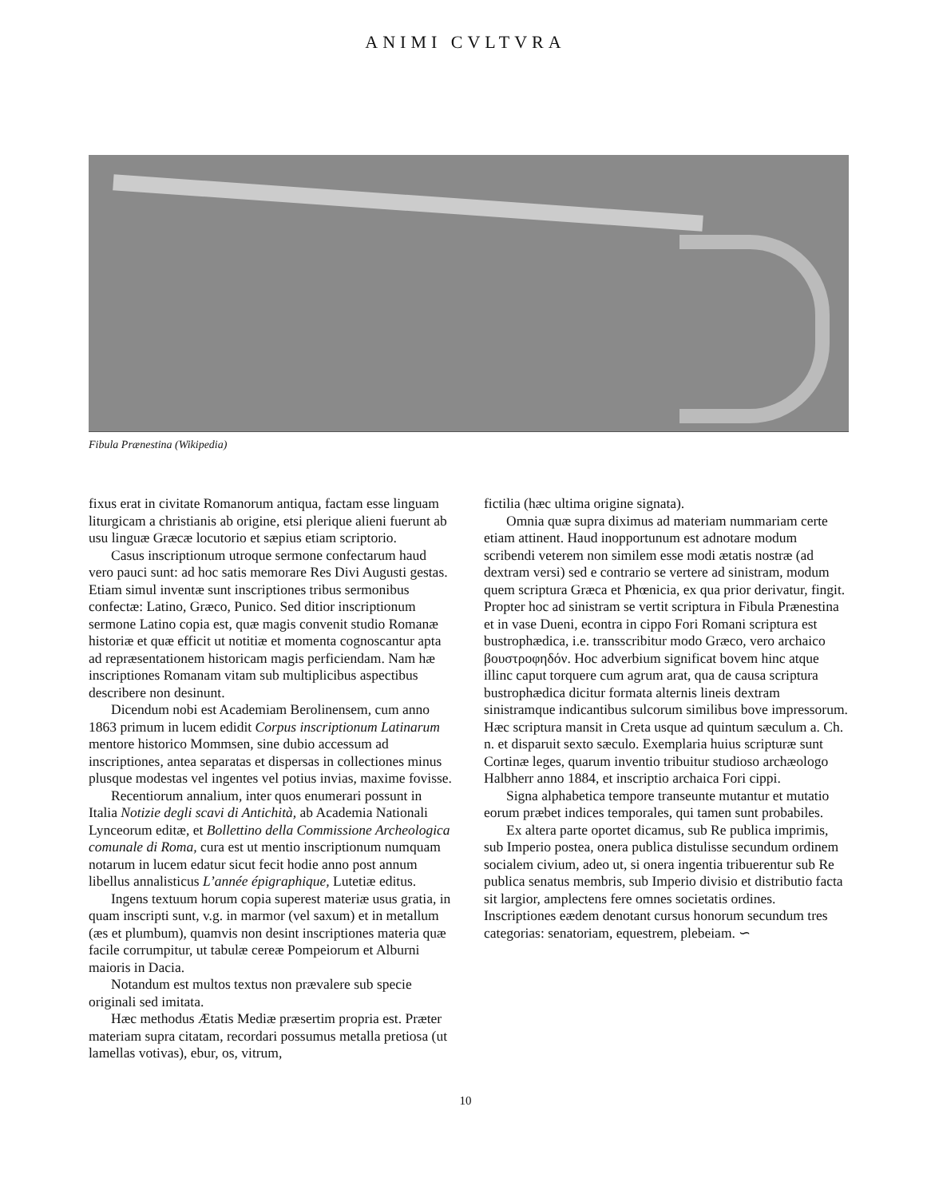ANIMI CVLTVRA
Fibula Prænestina (Wikipedia)
fixus erat in civitate Romanorum antiqua, factam esse linguam liturgicam a christianis ab origine, etsi plerique alieni fuerunt ab usu linguæ Græcæ locutorio et sæpius etiam scriptorio.
Casus inscriptionum utroque sermone confectarum haud vero pauci sunt: ad hoc satis memorare Res Divi Augusti gestas. Etiam simul inventæ sunt inscriptiones tribus sermonibus confectæ: Latino, Græco, Punico. Sed ditior inscriptionum sermone Latino copia est, quæ magis convenit studio Romanæ historiæ et quæ efficit ut notitiæ et momenta cognoscantur apta ad repræsentationem historicam magis perficiendam. Nam hæ inscriptiones Romanam vitam sub multiplicibus aspectibus describere non desinunt.
Dicendum nobi est Academiam Berolinensem, cum anno 1863 primum in lucem edidit Corpus inscriptionum Latinarum mentore historico Mommsen, sine dubio accessum ad inscriptiones, antea separatas et dispersas in collectiones minus plusque modestas vel ingentes vel potius invias, maxime fovisse.
Recentiorum annalium, inter quos enumerari possunt in Italia Notizie degli scavi di Antichità, ab Academia Nationali Lynceorum editæ, et Bollettino della Commissione Archeologica comunale di Roma, cura est ut mentio inscriptionum numquam notarum in lucem edatur sicut fecit hodie anno post annum libellus annalisticus L’année épigraphique, Lutetiæ editus.
Ingens textuum horum copia superest materiæ usus gratia, in quam inscripti sunt, v.g. in marmor (vel saxum) et in metallum (æs et plumbum), quamvis non desint inscriptiones materia quæ facile corrumpitur, ut tabulæ cereæ Pompeiorum et Alburni maioris in Dacia.
Notandum est multos textus non prævalere sub specie originali sed imitata.
Hæc methodus Ætatis Mediæ præsertim propria est. Præter materiam supra citatam, recordari possumus metalla pretiosa (ut lamellas votivas), ebur, os, vitrum,
fictilia (hæc ultima origine signata).
Omnia quæ supra diximus ad materiam nummariam certe etiam attinent. Haud inopportunum est adnotare modum scribendi veterem non similem esse modi ætatis nostræ (ad dextram versi) sed e contrario se vertere ad sinistram, modum quem scriptura Græca et Phœnicia, ex qua prior derivatur, fingit. Propter hoc ad sinistram se vertit scriptura in Fibula Prænestina et in vase Dueni, econtra in cippo Fori Romani scriptura est bustrophædica, i.e. transscribitur modo Græco, vero archaico βουστροφηδόν. Hoc adverbium significat bovem hinc atque illinc caput torquere cum agrum arat, qua de causa scriptura bustrophædica dicitur formata alternis lineis dextram sinistramque indicantibus sulcorum similibus bove impressorum. Hæc scriptura mansit in Creta usque ad quintum sæculum a. Ch. n. et disparuit sexto sæculo. Exemplaria huius scripturæ sunt Cortinæ leges, quarum inventio tribuitur studioso archæologo Halbherr anno 1884, et inscriptio archaica Fori cippi.
Signa alphabetica tempore transeunte mutantur et mutatio eorum præbet indices temporales, qui tamen sunt probabiles.
Ex altera parte oportet dicamus, sub Re publica imprimis, sub Imperio postea, onera publica distulisse secundum ordinem socialem civium, adeo ut, si onera ingentia tribuerentur sub Re publica senatus membris, sub Imperio divisio et distributio facta sit largior, amplectens fere omnes societatis ordines. Inscriptiones eædem denotant cursus honorum secundum tres categorias: senatoriam, equestrem, plebeiam. ∽
10